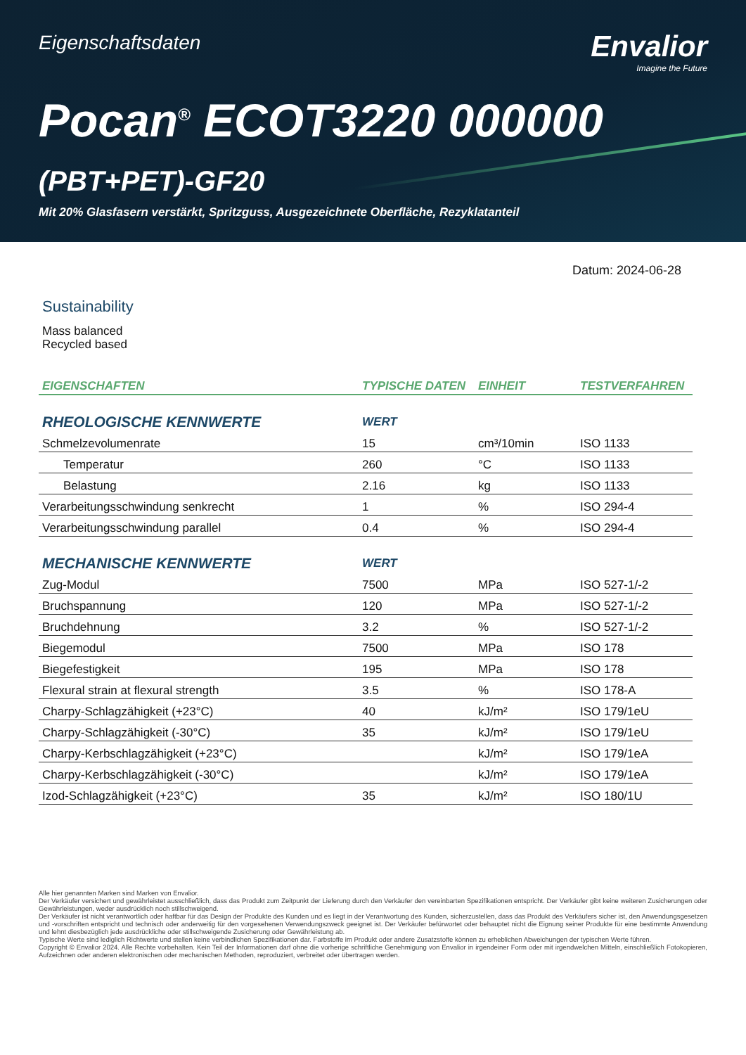Eigenschaftsdaten
Envalior
Imagine the Future
Pocan<sup>®</sup> ECOT3220 000000
(PBT+PET)-GF20
Mit 20% Glasfasern verstärkt, Spritzguss, Ausgezeichnete Oberfläche, Rezyklatanteil
Datum: 2024-06-28
Sustainability
Mass balanced
Recycled based
| EIGENSCHAFTEN | TYPISCHE DATEN | EINHEIT | TESTVERFAHREN |
| --- | --- | --- | --- |
| RHEOLOGISCHE KENNWERTE | WERT | | |
| Schmelzevolumenrate | 15 | cm³/10min | ISO 1133 |
| Temperatur | 260 | °C | ISO 1133 |
| Belastung | 2.16 | kg | ISO 1133 |
| Verarbeitungsschwindung senkrecht | 1 | % | ISO 294-4 |
| Verarbeitungsschwindung parallel | 0.4 | % | ISO 294-4 |
| MECHANISCHE KENNWERTE | WERT | | |
| Zug-Modul | 7500 | MPa | ISO 527-1/-2 |
| Bruchspannung | 120 | MPa | ISO 527-1/-2 |
| Bruchdehnung | 3.2 | % | ISO 527-1/-2 |
| Biegemodul | 7500 | MPa | ISO 178 |
| Biegefestigkeit | 195 | MPa | ISO 178 |
| Flexural strain at flexural strength | 3.5 | % | ISO 178-A |
| Charpy-Schlagzähigkeit (+23°C) | 40 | kJ/m² | ISO 179/1eU |
| Charpy-Schlagzähigkeit (-30°C) | 35 | kJ/m² | ISO 179/1eU |
| Charpy-Kerbschlagzähigkeit (+23°C) | | kJ/m² | ISO 179/1eA |
| Charpy-Kerbschlagzähigkeit (-30°C) | | kJ/m² | ISO 179/1eA |
| Izod-Schlagzähigkeit (+23°C) | 35 | kJ/m² | ISO 180/1U |
Alle hier genannten Marken sind Marken von Envalior.
Der Verkäufer versichert und gewährleistet ausschließlich, dass das Produkt zum Zeitpunkt der Lieferung durch den Verkäufer den vereinbarten Spezifikationen entspricht. Der Verkäufer gibt keine weiteren Zusicherungen oder Gewährleistungen, weder ausdrücklich noch stillschweigend.
Der Verkäufer ist nicht verantwortlich oder haftbar für das Design der Produkte des Kunden und es liegt in der Verantwortung des Kunden, sicherzustellen, dass das Produkt des Verkäufers sicher ist, den Anwendungsgesetzen und -vorschriften entspricht und technisch oder anderweitig für den vorgesehenen Verwendungszweck geeignet ist. Der Verkäufer befürwortet oder behauptet nicht die Eignung seiner Produkte für eine bestimmte Anwendung und lehnt diesbezüglich jede ausdrückliche oder stillschweigende Zusicherung oder Gewährleistung ab.
Typische Werte sind lediglich Richtwerte und stellen keine verbindlichen Spezifikationen dar. Farbstoffe im Produkt oder andere Zusatzstoffe können zu erheblichen Abweichungen der typischen Werte führen.
Copyright © Envalior 2024. Alle Rechte vorbehalten. Kein Teil der Informationen darf ohne die vorherige schriftliche Genehmigung von Envalior in irgendeiner Form oder mit irgendwelchen Mitteln, einschließlich Fotokopieren, Aufzeichnen oder anderen elektronischen oder mechanischen Methoden, reproduziert, verbreitet oder übertragen werden.